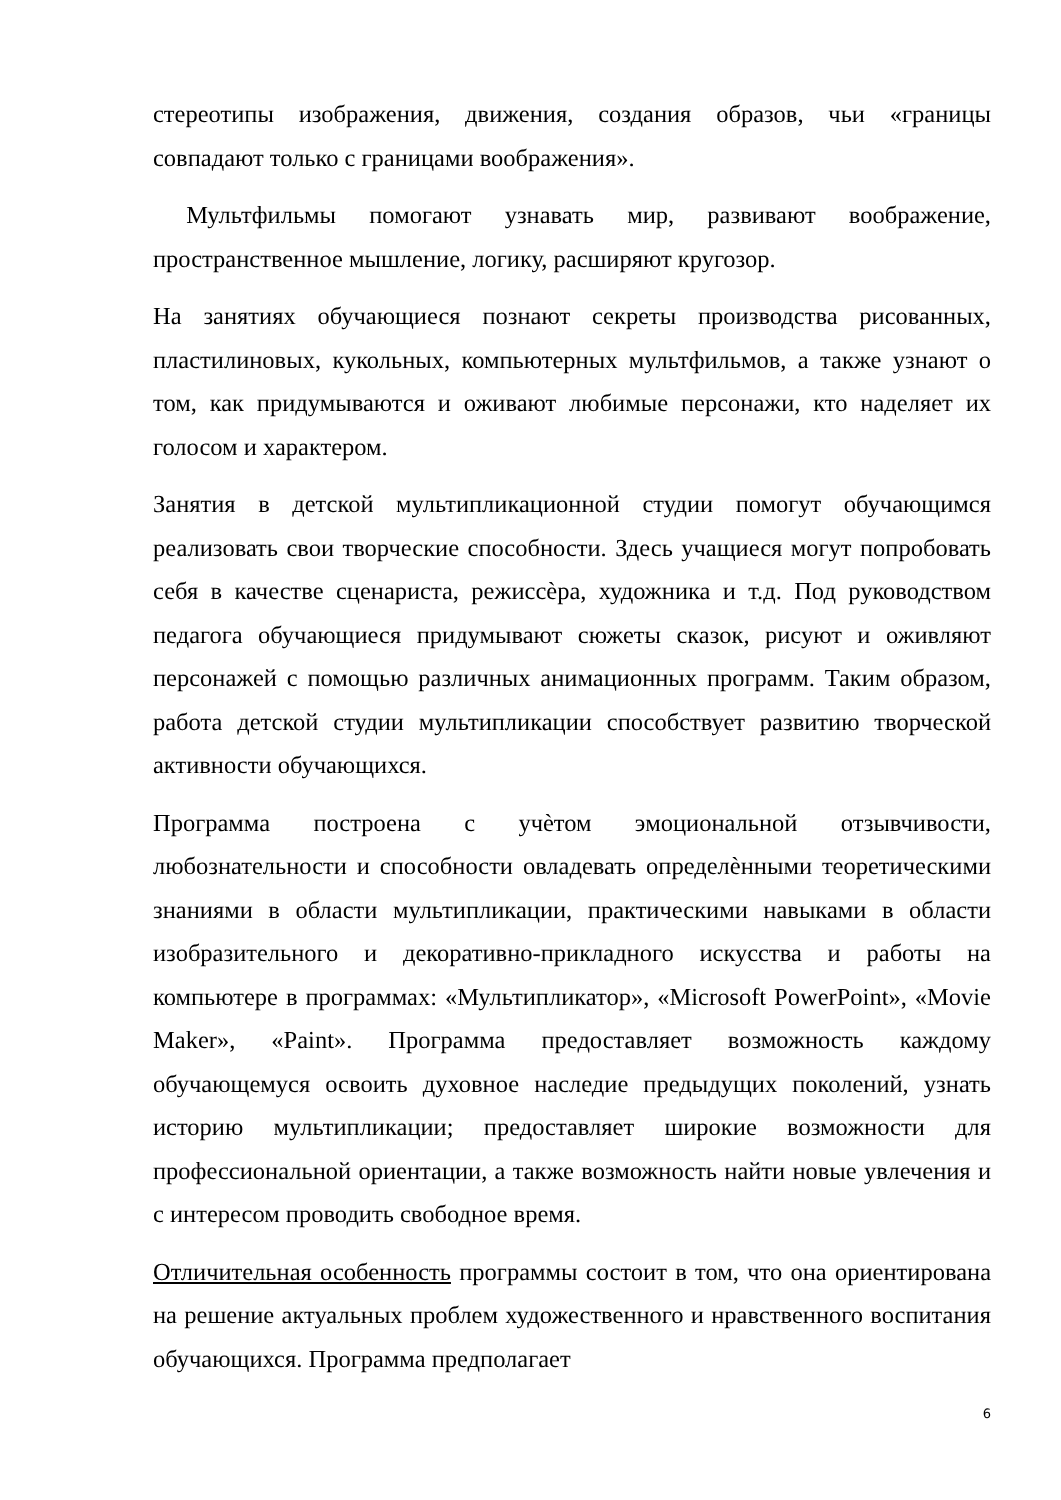стереотипы изображения, движения, создания образов, чьи «границы совпадают только с границами воображения».
Мультфильмы помогают узнавать мир, развивают воображение, пространственное мышление, логику, расширяют кругозор.
На занятиях обучающиеся познают секреты производства рисованных, пластилиновых, кукольных, компьютерных мультфильмов, а также узнают о том, как придумываются и оживают любимые персонажи, кто наделяет их голосом и характером.
Занятия в детской мультипликационной студии помогут обучающимся реализовать свои творческие способности. Здесь учащиеся могут попробовать себя в качестве сценариста, режиссѐра, художника и т.д. Под руководством педагога обучающиеся придумывают сюжеты сказок, рисуют и оживляют персонажей с помощью различных анимационных программ. Таким образом, работа детской студии мультипликации способствует развитию творческой активности обучающихся.
Программа построена с учѐтом эмоциональной отзывчивости, любознательности и способности овладевать определѐнными теоретическими знаниями в области мультипликации, практическими навыками в области изобразительного и декоративно-прикладного искусства и работы на компьютере в программах: «Мультипликатор», «Microsoft PowerPoint», «Movie Maker», «Paint». Программа предоставляет возможность каждому обучающемуся освоить духовное наследие предыдущих поколений, узнать историю мультипликации; предоставляет широкие возможности для профессиональной ориентации, а также возможность найти новые увлечения и с интересом проводить свободное время.
Отличительная особенность программы состоит в том, что она ориентирована на решение актуальных проблем художественного и нравственного воспитания обучающихся. Программа предполагает
6